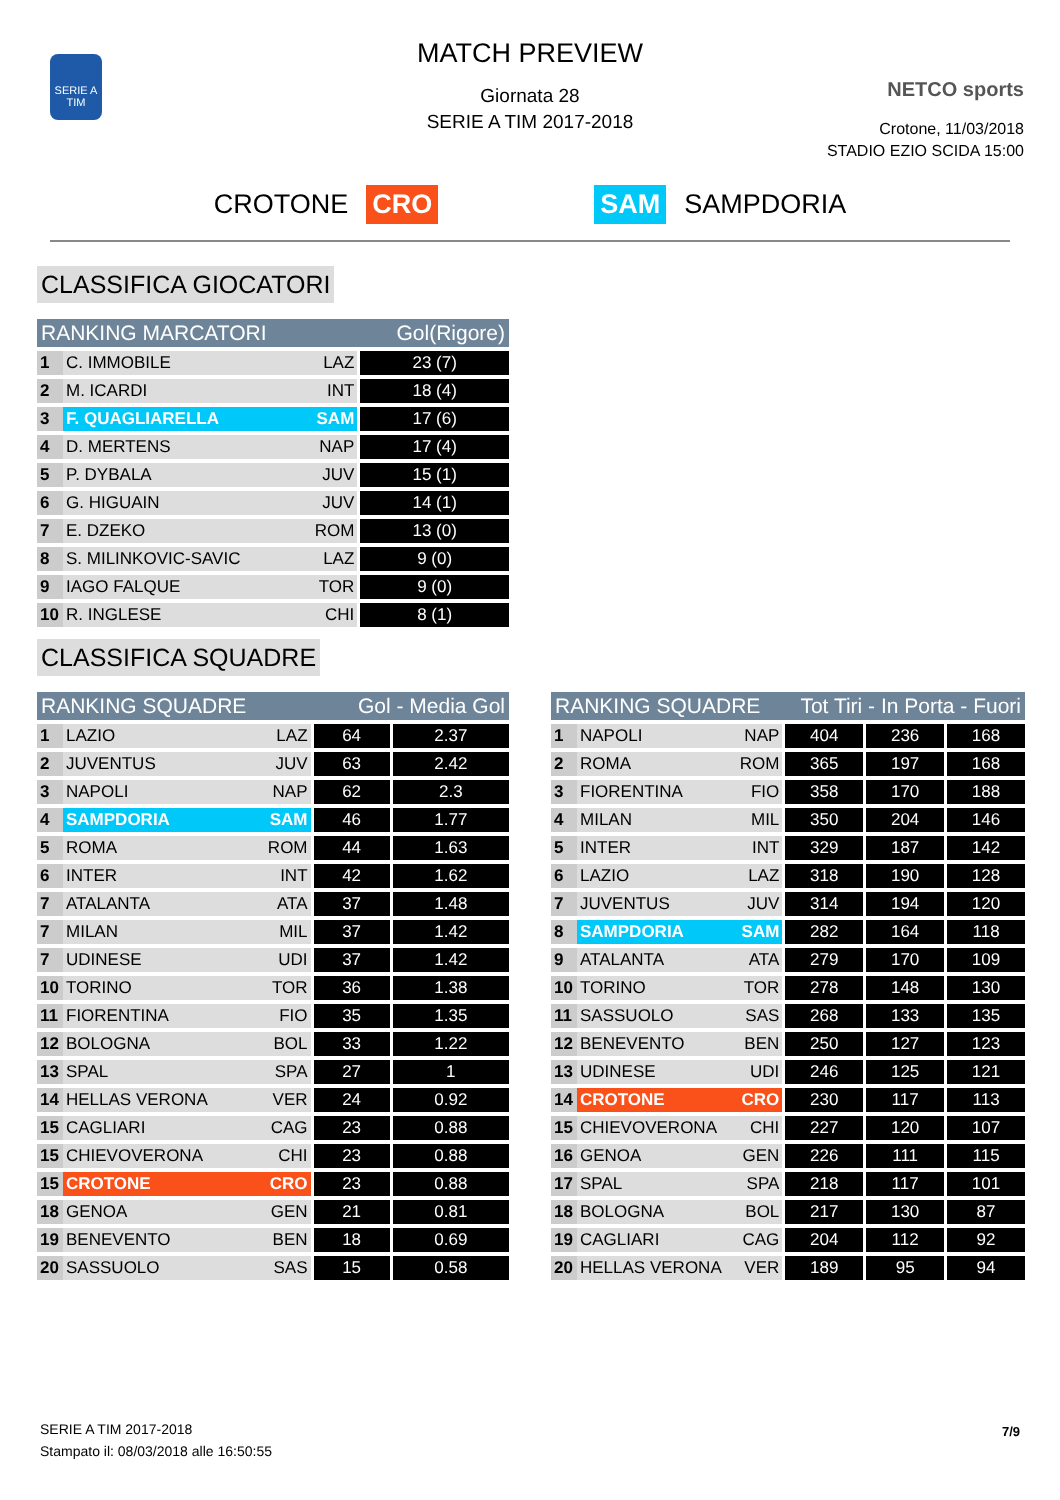SERIE A TIM
MATCH PREVIEW
Giornata 28
SERIE A TIM 2017-2018
NETCO sports
Crotone, 11/03/2018
STADIO EZIO SCIDA 15:00
CROTONE CRO SAM SAMPDORIA
CLASSIFICA GIOCATORI
| RANKING MARCATORI | | | Gol(Rigore) |
| --- | --- | --- | --- |
| 1 | C. IMMOBILE | LAZ | 23 (7) |
| 2 | M. ICARDI | INT | 18 (4) |
| 3 | F. QUAGLIARELLA | SAM | 17 (6) |
| 4 | D. MERTENS | NAP | 17 (4) |
| 5 | P. DYBALA | JUV | 15 (1) |
| 6 | G. HIGUAIN | JUV | 14 (1) |
| 7 | E. DZEKO | ROM | 13 (0) |
| 8 | S. MILINKOVIC-SAVIC | LAZ | 9 (0) |
| 9 | IAGO FALQUE | TOR | 9 (0) |
| 10 | R. INGLESE | CHI | 8 (1) |
CLASSIFICA SQUADRE
| RANKING SQUADRE | | | Gol - Media Gol | |
| --- | --- | --- | --- | --- |
| 1 | LAZIO | LAZ | 64 | 2.37 |
| 2 | JUVENTUS | JUV | 63 | 2.42 |
| 3 | NAPOLI | NAP | 62 | 2.3 |
| 4 | SAMPDORIA | SAM | 46 | 1.77 |
| 5 | ROMA | ROM | 44 | 1.63 |
| 6 | INTER | INT | 42 | 1.62 |
| 7 | ATALANTA | ATA | 37 | 1.48 |
| 7 | MILAN | MIL | 37 | 1.42 |
| 7 | UDINESE | UDI | 37 | 1.42 |
| 10 | TORINO | TOR | 36 | 1.38 |
| 11 | FIORENTINA | FIO | 35 | 1.35 |
| 12 | BOLOGNA | BOL | 33 | 1.22 |
| 13 | SPAL | SPA | 27 | 1 |
| 14 | HELLAS VERONA | VER | 24 | 0.92 |
| 15 | CAGLIARI | CAG | 23 | 0.88 |
| 15 | CHIEVOVERONA | CHI | 23 | 0.88 |
| 15 | CROTONE | CRO | 23 | 0.88 |
| 18 | GENOA | GEN | 21 | 0.81 |
| 19 | BENEVENTO | BEN | 18 | 0.69 |
| 20 | SASSUOLO | SAS | 15 | 0.58 |
| RANKING SQUADRE | | | Tot Tiri - In Porta - Fuori | | |
| --- | --- | --- | --- | --- | --- |
| 1 | NAPOLI | NAP | 404 | 236 | 168 |
| 2 | ROMA | ROM | 365 | 197 | 168 |
| 3 | FIORENTINA | FIO | 358 | 170 | 188 |
| 4 | MILAN | MIL | 350 | 204 | 146 |
| 5 | INTER | INT | 329 | 187 | 142 |
| 6 | LAZIO | LAZ | 318 | 190 | 128 |
| 7 | JUVENTUS | JUV | 314 | 194 | 120 |
| 8 | SAMPDORIA | SAM | 282 | 164 | 118 |
| 9 | ATALANTA | ATA | 279 | 170 | 109 |
| 10 | TORINO | TOR | 278 | 148 | 130 |
| 11 | SASSUOLO | SAS | 268 | 133 | 135 |
| 12 | BENEVENTO | BEN | 250 | 127 | 123 |
| 13 | UDINESE | UDI | 246 | 125 | 121 |
| 14 | CROTONE | CRO | 230 | 117 | 113 |
| 15 | CHIEVOVERONA | CHI | 227 | 120 | 107 |
| 16 | GENOA | GEN | 226 | 111 | 115 |
| 17 | SPAL | SPA | 218 | 117 | 101 |
| 18 | BOLOGNA | BOL | 217 | 130 | 87 |
| 19 | CAGLIARI | CAG | 204 | 112 | 92 |
| 20 | HELLAS VERONA | VER | 189 | 95 | 94 |
SERIE A TIM 2017-2018
Stampato il: 08/03/2018 alle 16:50:55
7/9